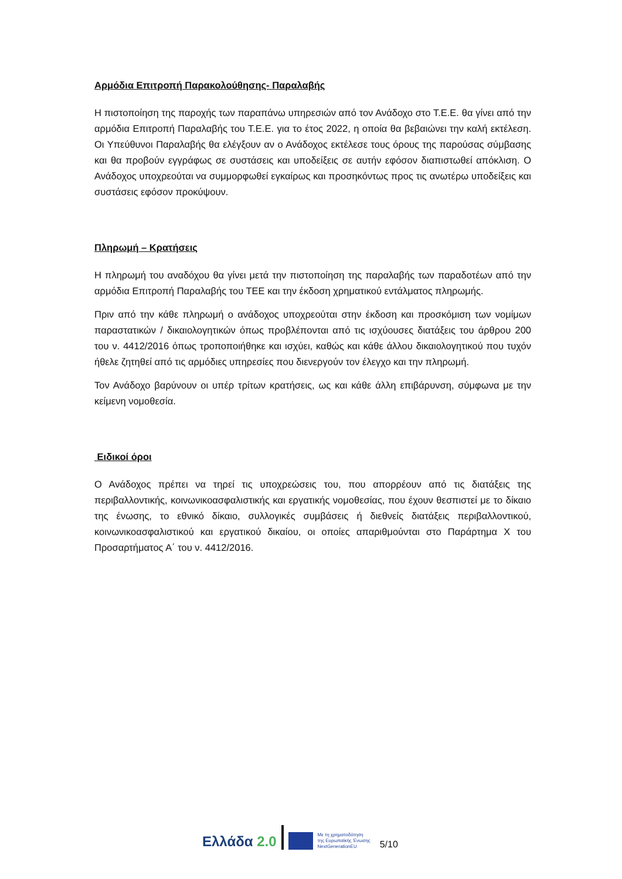Αρμόδια Επιτροπή Παρακολούθησης- Παραλαβής
Η πιστοποίηση της παροχής των παραπάνω υπηρεσιών από τον Ανάδοχο στο Τ.Ε.Ε. θα γίνει από την αρμόδια Επιτροπή Παραλαβής του Τ.Ε.Ε. για το έτος 2022, η οποία θα βεβαιώνει την καλή εκτέλεση. Οι Υπεύθυνοι Παραλαβής θα ελέγξουν αν ο Ανάδοχος εκτέλεσε τους όρους της παρούσας σύμβασης και θα προβούν εγγράφως σε συστάσεις και υποδείξεις σε αυτήν εφόσον διαπιστωθεί απόκλιση. Ο Ανάδοχος υποχρεούται να συμμορφωθεί εγκαίρως και προσηκόντως προς τις ανωτέρω υποδείξεις και συστάσεις εφόσον προκύψουν.
Πληρωμή – Κρατήσεις
Η πληρωμή του αναδόχου θα γίνει μετά την πιστοποίηση της παραλαβής των παραδοτέων από την αρμόδια Επιτροπή Παραλαβής του ΤΕΕ και την έκδοση χρηματικού εντάλματος πληρωμής.
Πριν από την κάθε πληρωμή ο ανάδοχος υποχρεούται στην έκδοση και προσκόμιση των νομίμων παραστατικών / δικαιολογητικών όπως προβλέπονται από τις ισχύουσες διατάξεις του άρθρου 200 του ν. 4412/2016 όπως τροποποιήθηκε και ισχύει, καθώς και κάθε άλλου δικαιολογητικού που τυχόν ήθελε ζητηθεί από τις αρμόδιες υπηρεσίες που διενεργούν τον έλεγχο και την πληρωμή.
Τον Ανάδοχο βαρύνουν οι υπέρ τρίτων κρατήσεις, ως και κάθε άλλη επιβάρυνση, σύμφωνα με την κείμενη νομοθεσία.
Ειδικοί όροι
Ο Ανάδοχος πρέπει να τηρεί τις υποχρεώσεις του, που απορρέουν από τις διατάξεις της περιβαλλοντικής, κοινωνικοασφαλιστικής και εργατικής νομοθεσίας, που έχουν θεσπιστεί με το δίκαιο της ένωσης, το εθνικό δίκαιο, συλλογικές συμβάσεις ή διεθνείς διατάξεις περιβαλλοντικού, κοινωνικοασφαλιστικού και εργατικού δικαίου, οι οποίες απαριθμούνται στο Παράρτημα Χ του Προσαρτήματος Α΄ του ν. 4412/2016.
Ελλάδα 2.0
Με τη χρηματοδότηση
της Ευρωπαϊκής Ένωσης
NextGenerationEU
5/10